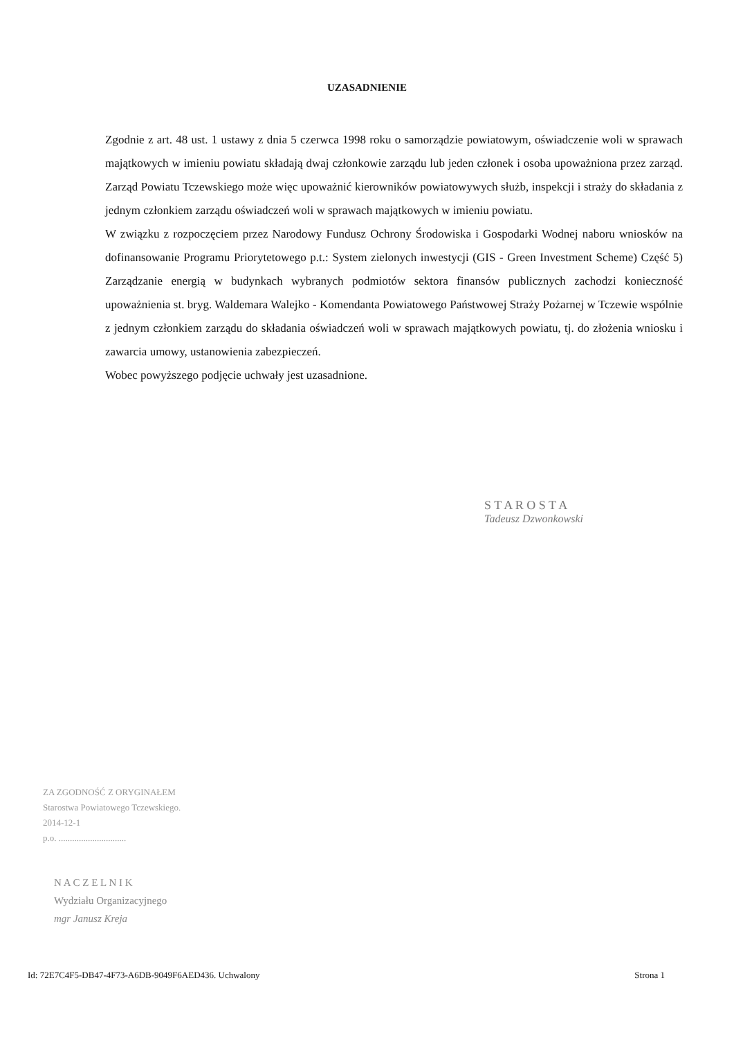UZASADNIENIE
Zgodnie z art. 48 ust. 1 ustawy z dnia 5 czerwca 1998 roku o samorządzie powiatowym, oświadczenie woli w sprawach majątkowych w imieniu powiatu składają dwaj członkowie zarządu lub jeden członek i osoba upoważniona przez zarząd. Zarząd Powiatu Tczewskiego może więc upoważnić kierowników powiatowywych służb, inspekcji i straży do składania z jednym członkiem zarządu oświadczeń woli w sprawach majątkowych w imieniu powiatu.
W związku z rozpoczęciem przez Narodowy Fundusz Ochrony Środowiska i Gospodarki Wodnej naboru wniosków na dofinansowanie Programu Priorytetowego p.t.: System zielonych inwestycji (GIS - Green Investment Scheme) Część 5) Zarządzanie energią w budynkach wybranych podmiotów sektora finansów publicznych zachodzi konieczność upoważnienia st. bryg. Waldemara Walejko - Komendanta Powiatowego Państwowej Straży Pożarnej w Tczewie wspólnie z jednym członkiem zarządu do składania oświadczeń woli w sprawach majątkowych powiatu, tj. do złożenia wniosku i zawarcia umowy, ustanowienia zabezpieczeń.
Wobec powyższego podjęcie uchwały jest uzasadnione.
S T A R O S T A
Tadeusz Dzwonkowski
ZA ZGODNOŚĆ Z ORYGINAŁEM
Starostwa Powiatowego Tczewskiego.
2014-12-1
p.o. ..............................
N A C Z E L N I K
Wydziału Organizacyjnego
mgr Janusz Kreja
Id: 72E7C4F5-DB47-4F73-A6DB-9049F6AED436. Uchwalony Strona 1